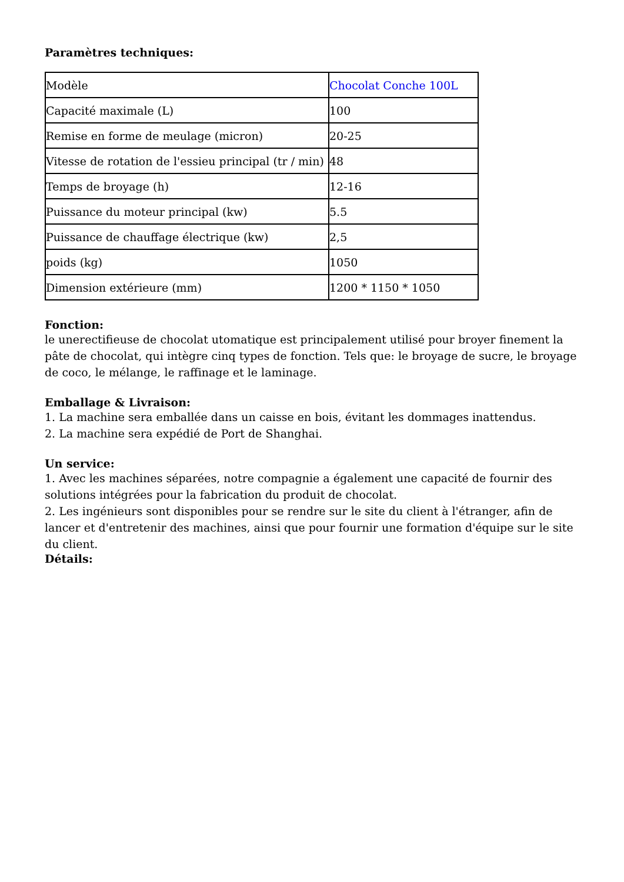Paramètres techniques:
| Modèle | Chocolat Conche 100L |
| Capacité maximale (L) | 100 |
| Remise en forme de meulage (micron) | 20-25 |
| Vitesse de rotation de l'essieu principal (tr / min) | 48 |
| Temps de broyage (h) | 12-16 |
| Puissance du moteur principal (kw) | 5.5 |
| Puissance de chauffage électrique (kw) | 2,5 |
| poids (kg) | 1050 |
| Dimension extérieure (mm) | 1200 * 1150 * 1050 |
Fonction:
le unerectifieuse de chocolat utomatique est principalement utilisé pour broyer finement la pâte de chocolat, qui intègre cinq types de fonction. Tels que: le broyage de sucre, le broyage de coco, le mélange, le raffinage et le laminage.
Emballage & Livraison:
1. La machine sera emballée dans un caisse en bois, évitant les dommages inattendus.
2. La machine sera expédié de Port de Shanghai.
Un service:
1. Avec les machines séparées, notre compagnie a également une capacité de fournir des solutions intégrées pour la fabrication du produit de chocolat.
2. Les ingénieurs sont disponibles pour se rendre sur le site du client à l'étranger, afin de lancer et d'entretenir des machines, ainsi que pour fournir une formation d'équipe sur le site du client.
Détails: